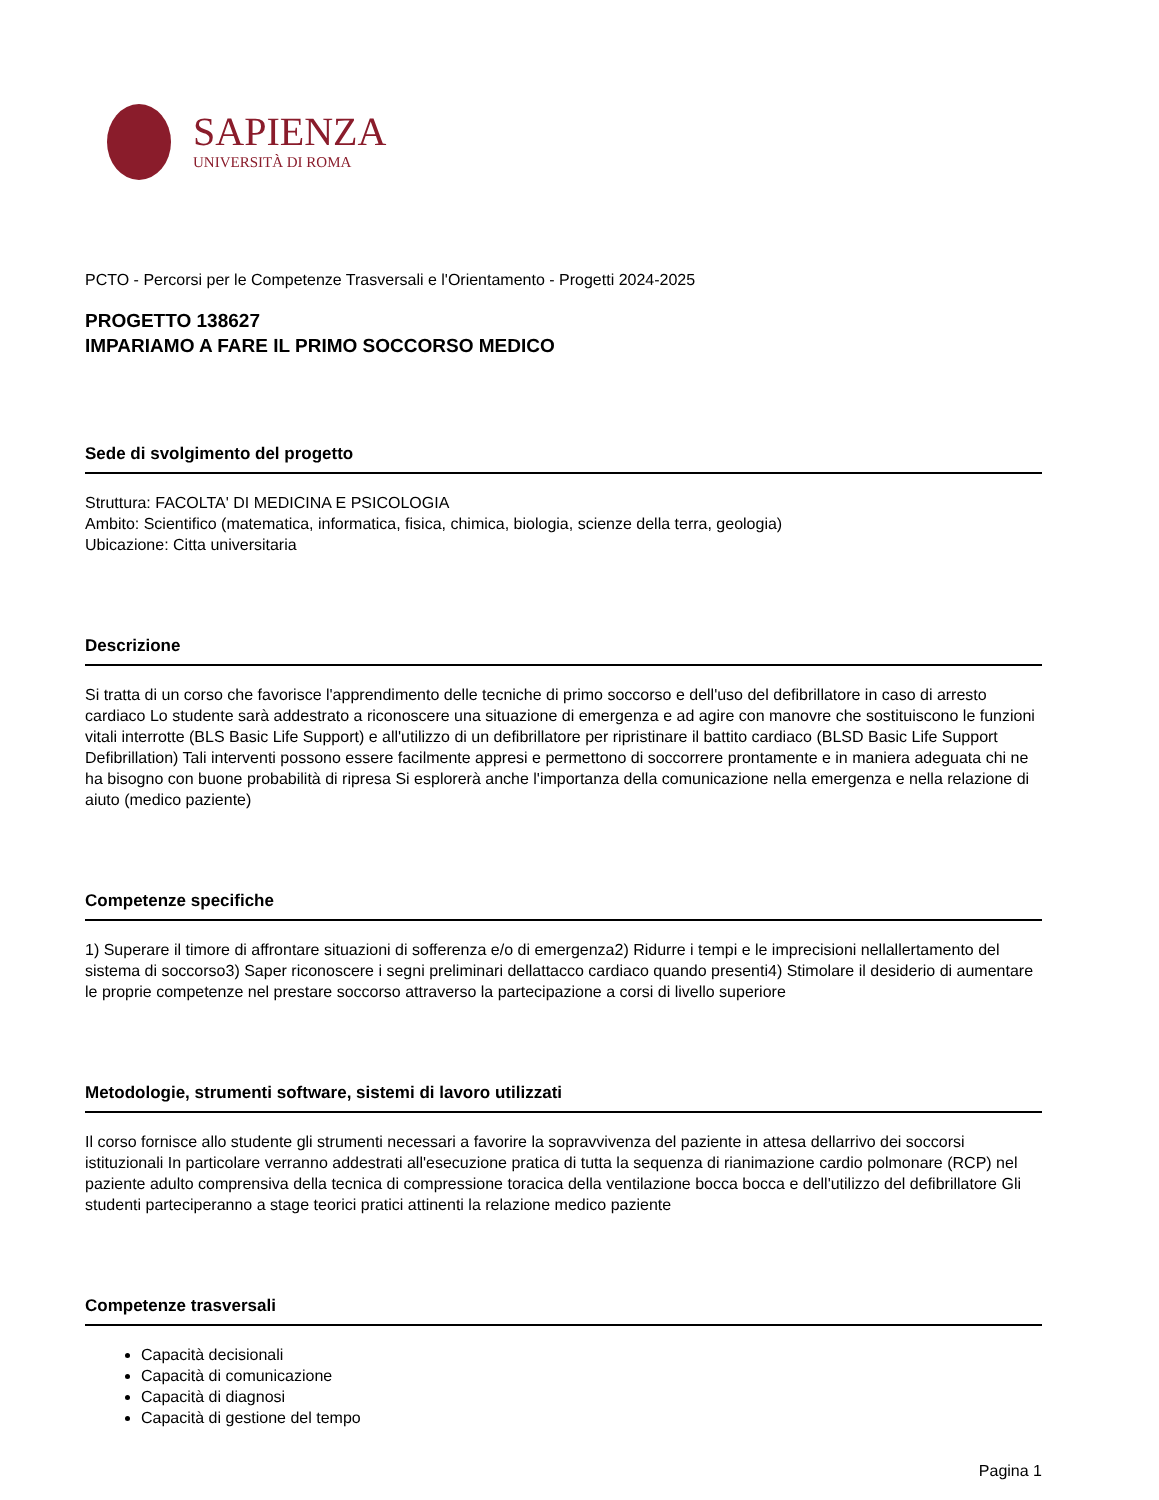SAPIENZA
UNIVERSITÀ DI ROMA
PCTO - Percorsi per le Competenze Trasversali e l'Orientamento - Progetti 2024-2025
PROGETTO 138627
IMPARIAMO A FARE IL PRIMO SOCCORSO MEDICO
Sede di svolgimento del progetto
Struttura: FACOLTA' DI MEDICINA E PSICOLOGIA
Ambito: Scientifico (matematica, informatica, fisica, chimica, biologia, scienze della terra, geologia)
Ubicazione: Citta universitaria
Descrizione
Si tratta di un corso che favorisce l'apprendimento delle tecniche di primo soccorso e dell'uso del defibrillatore in caso di arresto cardiaco Lo studente sarà addestrato a riconoscere una situazione di emergenza e ad agire con manovre che sostituiscono le funzioni vitali interrotte (BLS Basic Life Support) e all'utilizzo di un defibrillatore per ripristinare il battito cardiaco (BLSD Basic Life Support Defibrillation) Tali interventi possono essere facilmente appresi e permettono di soccorrere prontamente e in maniera adeguata chi ne ha bisogno con buone probabilità di ripresa Si esplorerà anche l'importanza della comunicazione nella emergenza e nella relazione di aiuto (medico paziente)
Competenze specifiche
1) Superare il timore di affrontare situazioni di sofferenza e/o di emergenza2) Ridurre i tempi e le imprecisioni nellallertamento del sistema di soccorso3) Saper riconoscere i segni preliminari dellattacco cardiaco quando presenti4) Stimolare il desiderio di aumentare le proprie competenze nel prestare soccorso attraverso la partecipazione a corsi di livello superiore
Metodologie, strumenti software, sistemi di lavoro utilizzati
Il corso fornisce allo studente gli strumenti necessari a favorire la sopravvivenza del paziente in attesa dellarrivo dei soccorsi istituzionali In particolare verranno addestrati all'esecuzione pratica di tutta la sequenza di rianimazione cardio polmonare (RCP) nel paziente adulto comprensiva della tecnica di compressione toracica della ventilazione bocca bocca e dell'utilizzo del defibrillatore Gli studenti parteciperanno a stage teorici pratici attinenti la relazione medico paziente
Competenze trasversali
Capacità decisionali
Capacità di comunicazione
Capacità di diagnosi
Capacità di gestione del tempo
Pagina 1